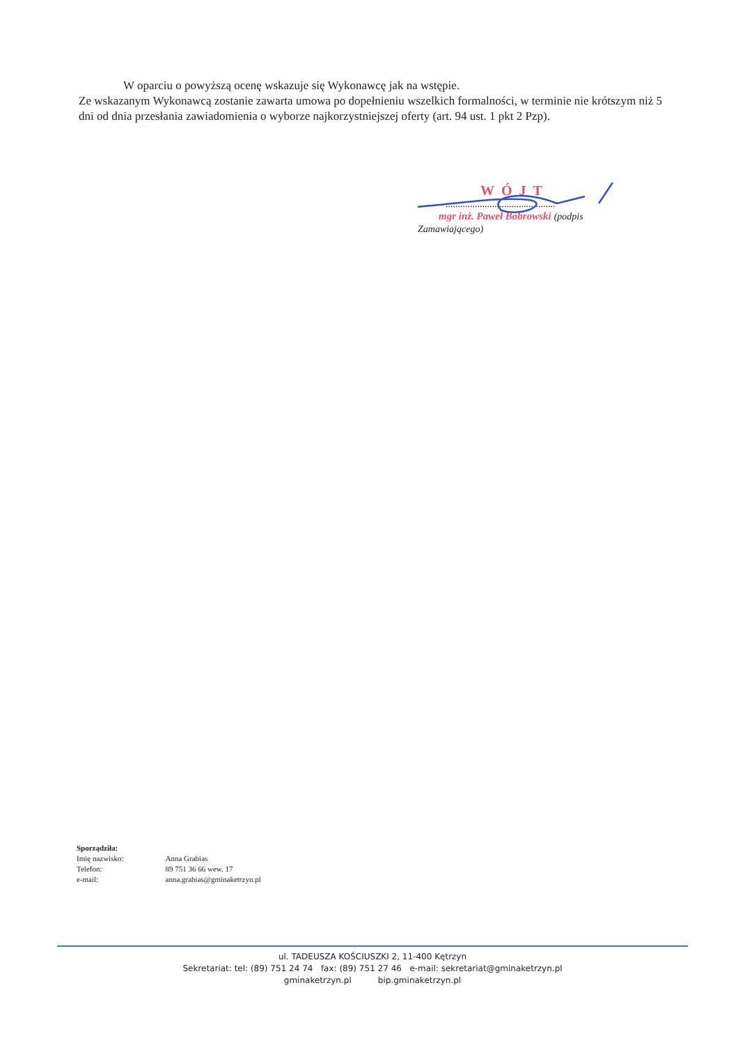W oparciu o powyższą ocenę wskazuje się Wykonawcę jak na wstępie.
Ze wskazanym Wykonawcą zostanie zawarta umowa po dopełnieniu wszelkich formalności, w terminie nie krótszym niż 5 dni od dnia przesłania zawiadomienia o wyborze najkorzystniejszej oferty (art. 94 ust. 1 pkt 2 Pzp).
WÓJT
.............................................
mgr inż. Paweł Bobrowski (podpis Zamawiającego)
Sporządziła:
| Imię nazwisko: | Anna Grabias |
| Telefon: | 89 751 36 66 wew. 17 |
| e-mail: | anna.grabias@gminaketrzyn.pl |
ul. TADEUSZA KOŚCIUSZKI 2, 11-400 Kętrzyn
Sekretariat: tel: (89) 751 24 74 fax: (89) 751 27 46 e-mail: sekretariat@gminaketrzyn.pl
gminaketrzyn.pl bip.gminaketrzyn.pl